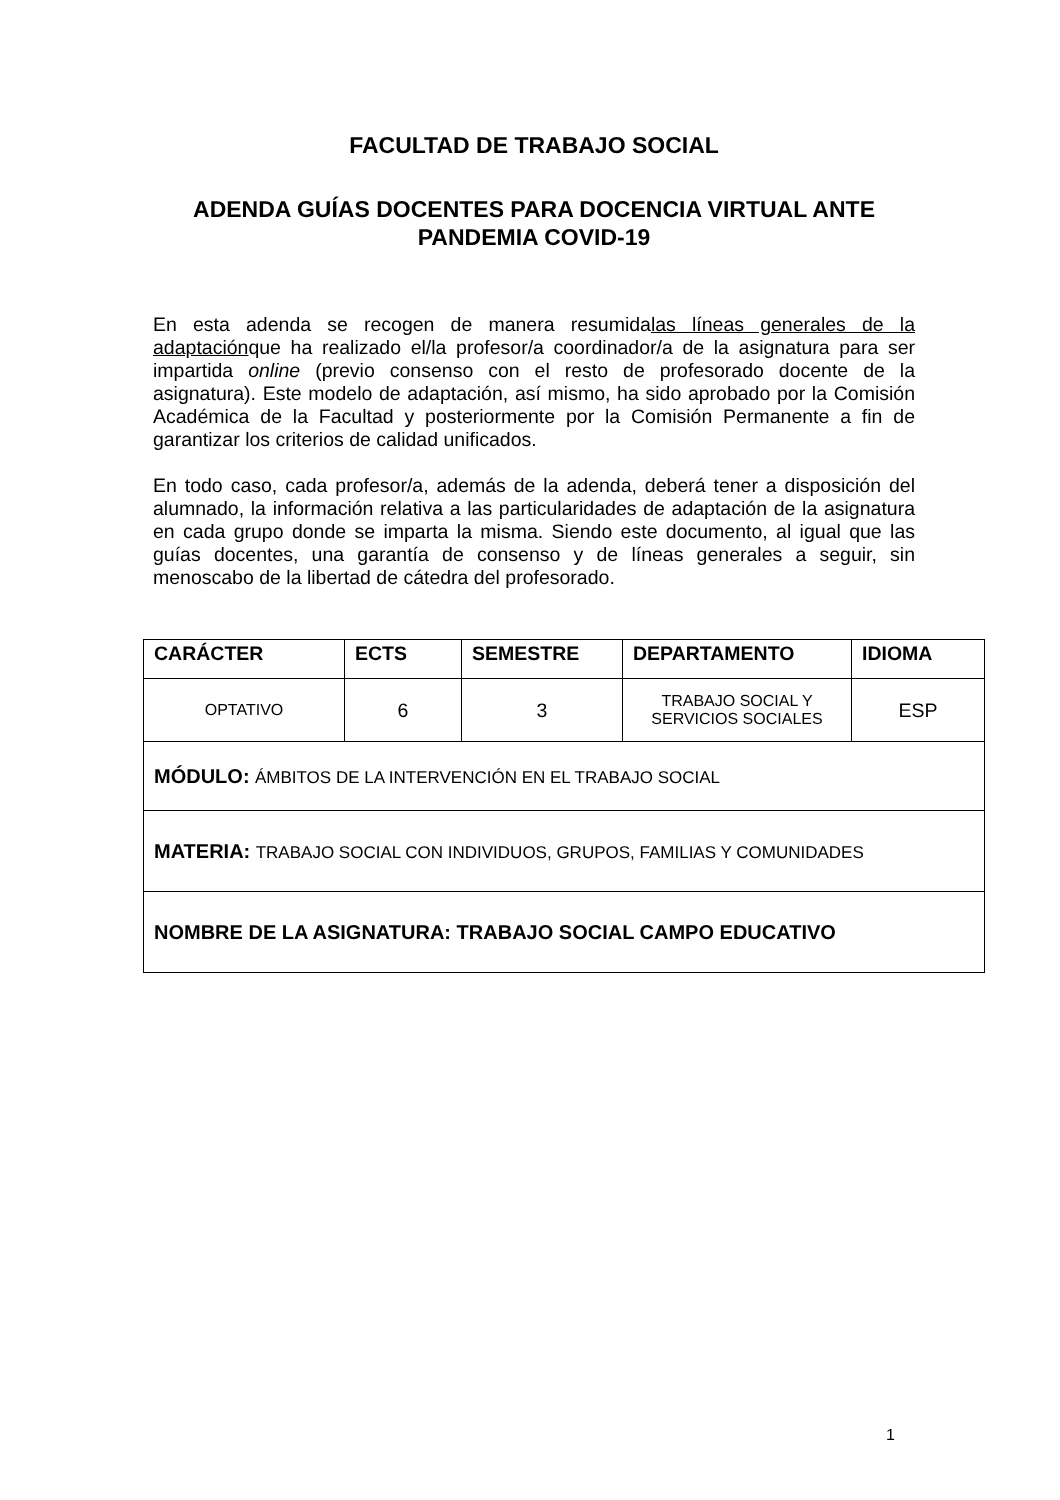FACULTAD DE TRABAJO SOCIAL
ADENDA GUÍAS DOCENTES PARA DOCENCIA VIRTUAL ANTE PANDEMIA COVID-19
En esta adenda se recogen de manera resumidalas líneas generales de la adaptaciónque ha realizado el/la profesor/a coordinador/a de la asignatura para ser impartida online (previo consenso con el resto de profesorado docente de la asignatura). Este modelo de adaptación, así mismo, ha sido aprobado por la Comisión Académica de la Facultad y posteriormente por la Comisión Permanente a fin de garantizar los criterios de calidad unificados.
En todo caso, cada profesor/a, además de la adenda, deberá tener a disposición del alumnado, la información relativa a las particularidades de adaptación de la asignatura en cada grupo donde se imparta la misma. Siendo este documento, al igual que las guías docentes, una garantía de consenso y de líneas generales a seguir, sin menoscabo de la libertad de cátedra del profesorado.
| CARÁCTER | ECTS | SEMESTRE | DEPARTAMENTO | IDIOMA |
| --- | --- | --- | --- | --- |
| OPTATIVO | 6 | 3 | TRABAJO SOCIAL Y SERVICIOS SOCIALES | ESP |
| MÓDULO: ÁMBITOS DE LA INTERVENCIÓN EN EL TRABAJO SOCIAL | | | | |
| MATERIA: TRABAJO SOCIAL CON INDIVIDUOS, GRUPOS, FAMILIAS Y COMUNIDADES | | | | |
| NOMBRE DE LA ASIGNATURA: TRABAJO SOCIAL CAMPO EDUCATIVO | | | | |
1